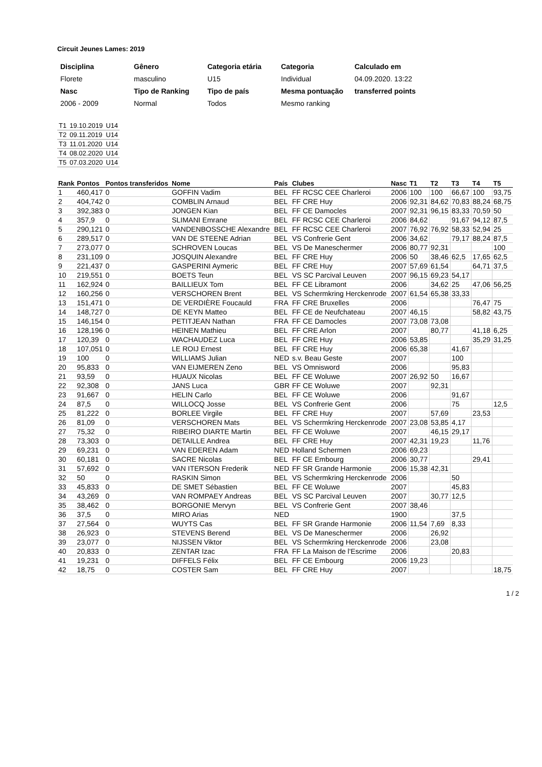Circuit Jeunes Lames: 2019
| Disciplina | Gênero | Categoria etária | Categoria | Calculado em |
| Florete | masculino | U15 | Individual | 04.09.2020. 13:22 |
| Nasc | Tipo de Ranking | Tipo de país | Mesma pontuação | transferred points |
| 2006 - 2009 | Normal | Todos | Mesmo ranking | |
| T1 | 19.10.2019 | U14 |
| T2 | 09.11.2019 | U14 |
| T3 | 11.01.2020 | U14 |
| T4 | 08.02.2020 | U14 |
| T5 | 07.03.2020 | U14 |
| Rank | Pontos | Pontos transferidos | Nome | País | Clubes | Nasc | T1 | T2 | T3 | T4 | T5 |
| --- | --- | --- | --- | --- | --- | --- | --- | --- | --- | --- | --- |
| 1 | 460,417 | 0 | GOFFIN Vadim | BEL | FF RCSC CEE Charleroi | 2006 | 100 | 100 | 66,67 | 100 | 93,75 |
| 2 | 404,742 | 0 | COMBLIN Arnaud | BEL | FF CRE Huy | 2006 | 92,31 | 84,62 | 70,83 | 88,24 | 68,75 |
| 3 | 392,383 | 0 | JONGEN Kian | BEL | FF CE Damocles | 2007 | 92,31 | 96,15 | 83,33 | 70,59 | 50 |
| 4 | 357,9 | 0 | SLIMANI Emrane | BEL | FF RCSC CEE Charleroi | 2006 | 84,62 | | 91,67 | 94,12 | 87,5 |
| 5 | 290,121 | 0 | VANDENBOSSCHE Alexandre | BEL | FF RCSC CEE Charleroi | 2007 | 76,92 | 76,92 | 58,33 | 52,94 | 25 |
| 6 | 289,517 | 0 | VAN DE STEENE Adrian | BEL | VS Confrerie Gent | 2006 | 34,62 | | 79,17 | 88,24 | 87,5 |
| 7 | 273,077 | 0 | SCHROVEN Loucas | BEL | VS De Maneschermer | 2006 | 80,77 | 92,31 | | | 100 |
| 8 | 231,109 | 0 | JOSQUIN Alexandre | BEL | FF CRE Huy | 2006 | 50 | 38,46 | 62,5 | 17,65 | 62,5 |
| 9 | 221,437 | 0 | GASPERINI Aymeric | BEL | FF CRE Huy | 2007 | 57,69 | 61,54 | | 64,71 | 37,5 |
| 10 | 219,551 | 0 | BOETS Teun | BEL | VS SC Parcival Leuven | 2007 | 96,15 | 69,23 | 54,17 | | |
| 11 | 162,924 | 0 | BAILLIEUX Tom | BEL | FF CE Libramont | 2006 | | 34,62 | 25 | 47,06 | 56,25 |
| 12 | 160,256 | 0 | VERSCHOREN Brent | BEL | VS Schermkring Herckenrode | 2007 | 61,54 | 65,38 | 33,33 | | |
| 13 | 151,471 | 0 | DE VERDIÈRE Foucauld | FRA | FF CRE Bruxelles | 2006 | | | | 76,47 | 75 |
| 14 | 148,727 | 0 | DE KEYN Matteo | BEL | FF CE de Neufchateau | 2007 | 46,15 | | | 58,82 | 43,75 |
| 15 | 146,154 | 0 | PETITJEAN Nathan | FRA | FF CE Damocles | 2007 | 73,08 | 73,08 | | | |
| 16 | 128,196 | 0 | HEINEN Mathieu | BEL | FF CRE Arlon | 2007 | | 80,77 | | 41,18 | 6,25 |
| 17 | 120,39 | 0 | WACHAUDEZ Luca | BEL | FF CRE Huy | 2006 | 53,85 | | | 35,29 | 31,25 |
| 18 | 107,051 | 0 | LE ROIJ Ernest | BEL | FF CRE Huy | 2006 | 65,38 | | 41,67 | | |
| 19 | 100 | 0 | WILLIAMS Julian | NED | s.v. Beau Geste | 2007 | | | 100 | | |
| 20 | 95,833 | 0 | VAN EIJMEREN Zeno | BEL | VS Omnisword | 2006 | | | 95,83 | | |
| 21 | 93,59 | 0 | HUAUX Nicolas | BEL | FF CE Woluwe | 2007 | 26,92 | 50 | 16,67 | | |
| 22 | 92,308 | 0 | JANS Luca | GBR | FF CE Woluwe | 2007 | | 92,31 | | | |
| 23 | 91,667 | 0 | HELIN Carlo | BEL | FF CE Woluwe | 2006 | | | 91,67 | | |
| 24 | 87,5 | 0 | WILLOCQ Josse | BEL | VS Confrerie Gent | 2006 | | | 75 | | 12,5 |
| 25 | 81,222 | 0 | BORLEE Virgile | BEL | FF CRE Huy | 2007 | | 57,69 | | 23,53 | |
| 26 | 81,09 | 0 | VERSCHOREN Mats | BEL | VS Schermkring Herckenrode | 2007 | 23,08 | 53,85 | 4,17 | | |
| 27 | 75,32 | 0 | RIBEIRO DIARTE Martin | BEL | FF CE Woluwe | 2007 | | 46,15 | 29,17 | | |
| 28 | 73,303 | 0 | DETAILLE Andrea | BEL | FF CRE Huy | 2007 | 42,31 | 19,23 | | 11,76 | |
| 29 | 69,231 | 0 | VAN EDEREN Adam | NED | Holland Schermen | 2006 | 69,23 | | | | |
| 30 | 60,181 | 0 | SACRE Nicolas | BEL | FF CE Embourg | 2006 | 30,77 | | | 29,41 | |
| 31 | 57,692 | 0 | VAN ITERSON Frederik | NED | FF SR Grande Harmonie | 2006 | 15,38 | 42,31 | | | |
| 32 | 50 | 0 | RASKIN Simon | BEL | VS Schermkring Herckenrode | 2006 | | | 50 | | |
| 33 | 45,833 | 0 | DE SMET Sébastien | BEL | FF CE Woluwe | 2007 | | | 45,83 | | |
| 34 | 43,269 | 0 | VAN ROMPAEY Andreas | BEL | VS SC Parcival Leuven | 2007 | | 30,77 | 12,5 | | |
| 35 | 38,462 | 0 | BORGONIE Mervyn | BEL | VS Confrerie Gent | 2007 | 38,46 | | | | |
| 36 | 37,5 | 0 | MIRO Arias | NED | | 1900 | | | 37,5 | | |
| 37 | 27,564 | 0 | WUYTS Cas | BEL | FF SR Grande Harmonie | 2006 | 11,54 | 7,69 | 8,33 | | |
| 38 | 26,923 | 0 | STEVENS Berend | BEL | VS De Maneschermer | 2006 | | 26,92 | | | |
| 39 | 23,077 | 0 | NIJSSEN Viktor | BEL | VS Schermkring Herckenrode | 2006 | | 23,08 | | | |
| 40 | 20,833 | 0 | ZENTAR Izac | FRA | FF La Maison de l'Escrime | 2006 | | | 20,83 | | |
| 41 | 19,231 | 0 | DIFFELS Félix | BEL | FF CE Embourg | 2006 | 19,23 | | | | |
| 42 | 18,75 | 0 | COSTER Sam | BEL | FF CRE Huy | 2007 | | | | | 18,75 |
1 / 2